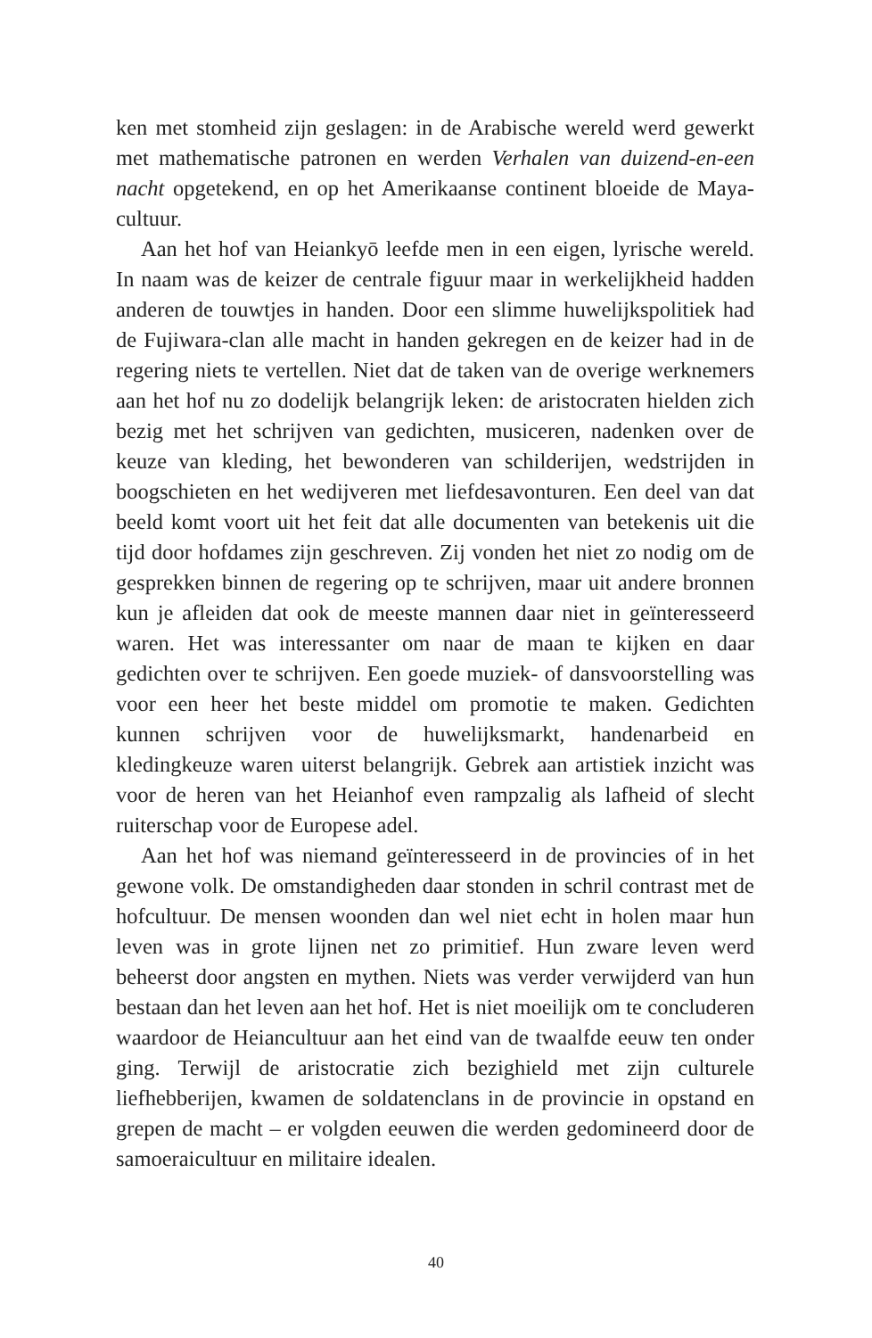ken met stomheid zijn geslagen: in de Arabische wereld werd gewerkt met mathematische patronen en werden Verhalen van duizend-en-een nacht opgetekend, en op het Amerikaanse continent bloeide de Maya­cultuur.
Aan het hof van Heiankyō leefde men in een eigen, lyrische we­reld. In naam was de keizer de centrale figuur maar in werkelijkheid hadden anderen de touwtjes in handen. Door een slimme huwelijks­politiek had de Fujiwara-clan alle macht in handen gekregen en de keizer had in de regering niets te vertellen. Niet dat de taken van de overige werknemers aan het hof nu zo dodelijk belangrijk leken: de aristocraten hielden zich bezig met het schrijven van gedichten, mu­siceren, nadenken over de keuze van kleding, het bewonderen van schilderijen, wedstrijden in boogschieten en het wedijveren met lief­desavonturen. Een deel van dat beeld komt voort uit het feit dat alle documenten van betekenis uit die tijd door hofdames zijn geschre­ven. Zij vonden het niet zo nodig om de gesprekken binnen de rege­ring op te schrijven, maar uit andere bronnen kun je afleiden dat ook de meeste mannen daar niet in geïnteresseerd waren. Het was inte­ressanter om naar de maan te kijken en daar gedichten over te schrij­ven. Een goede muziek- of dansvoorstelling was voor een heer het beste middel om promotie te maken. Gedichten kunnen schrijven voor de huwelijksmarkt, handenarbeid en kledingkeuze waren ui­terst belangrijk. Gebrek aan artistiek inzicht was voor de heren van het Heianhof even rampzalig als lafheid of slecht ruiterschap voor de Europese adel.
Aan het hof was niemand geïnteresseerd in de provincies of in het gewone volk. De omstandigheden daar stonden in schril contrast met de hofcultuur. De mensen woonden dan wel niet echt in holen maar hun leven was in grote lijnen net zo primitief. Hun zware leven werd beheerst door angsten en mythen. Niets was verder verwijderd van hun bestaan dan het leven aan het hof. Het is niet moeilijk om te concluderen waardoor de Heiancultuur aan het eind van de twaalfde eeuw ten onder ging. Terwijl de aristocratie zich bezighield met zijn culturele liefhebberijen, kwamen de soldatenclans in de provincie in opstand en grepen de macht – er volgden eeuwen die werden gedo­mineerd door de samoeraicultuur en militaire idealen.
40